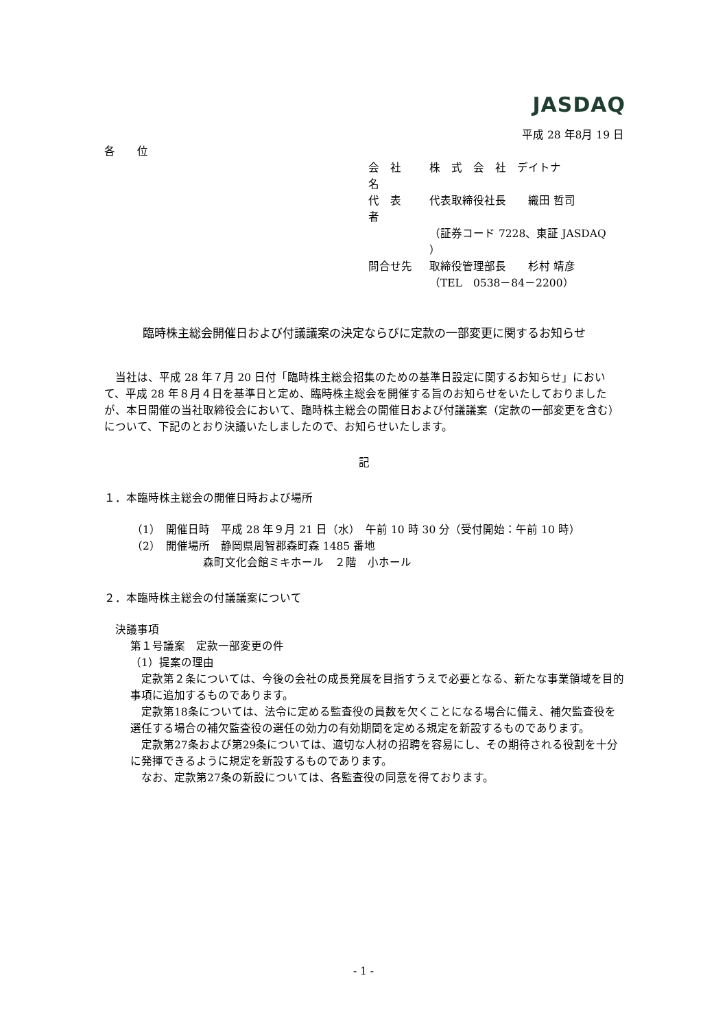JASDAQ
平成 28 年8月 19 日
各　　位
| 会 社 名 | 株 式 会 社 デイトナ |
| 代 表 者 | 代表取締役社長 織田 哲司 |
| | （証券コード 7228、東証 JASDAQ ） |
| 問合せ先 | 取締役管理部長 杉村 靖彦 |
| | （TEL 0538－84－2200） |
臨時株主総会開催日および付議議案の決定ならびに定款の一部変更に関するお知らせ
　当社は、平成 28 年７月 20 日付「臨時株主総会招集のための基準日設定に関するお知らせ」において、平成 28 年８月４日を基準日と定め、臨時株主総会を開催する旨のお知らせをいたしておりましたが、本日開催の当社取締役会において、臨時株主総会の開催日および付議議案（定款の一部変更を含む）について、下記のとおり決議いたしましたので、お知らせいたします。
記
１．本臨時株主総会の開催日時および場所
（1）　開催日時　平成 28 年９月 21 日（水）　午前 10 時 30 分（受付開始：午前 10 時）
（2）　開催場所　静岡県周智郡森町森 1485 番地
森町文化会館ミキホール　２階　小ホール
２．本臨時株主総会の付議議案について
決議事項
第１号議案　定款一部変更の件
（1）提案の理由
　定款第２条については、今後の会社の成長発展を目指すうえで必要となる、新たな事業領域を目的事項に追加するものであります。
　定款第18条については、法令に定める監査役の員数を欠くことになる場合に備え、補欠監査役を選任する場合の補欠監査役の選任の効力の有効期間を定める規定を新設するものであります。
　定款第27条および第29条については、適切な人材の招聘を容易にし、その期待される役割を十分に発揮できるように規定を新設するものであります。
　なお、定款第27条の新設については、各監査役の同意を得ております。
- 1 -